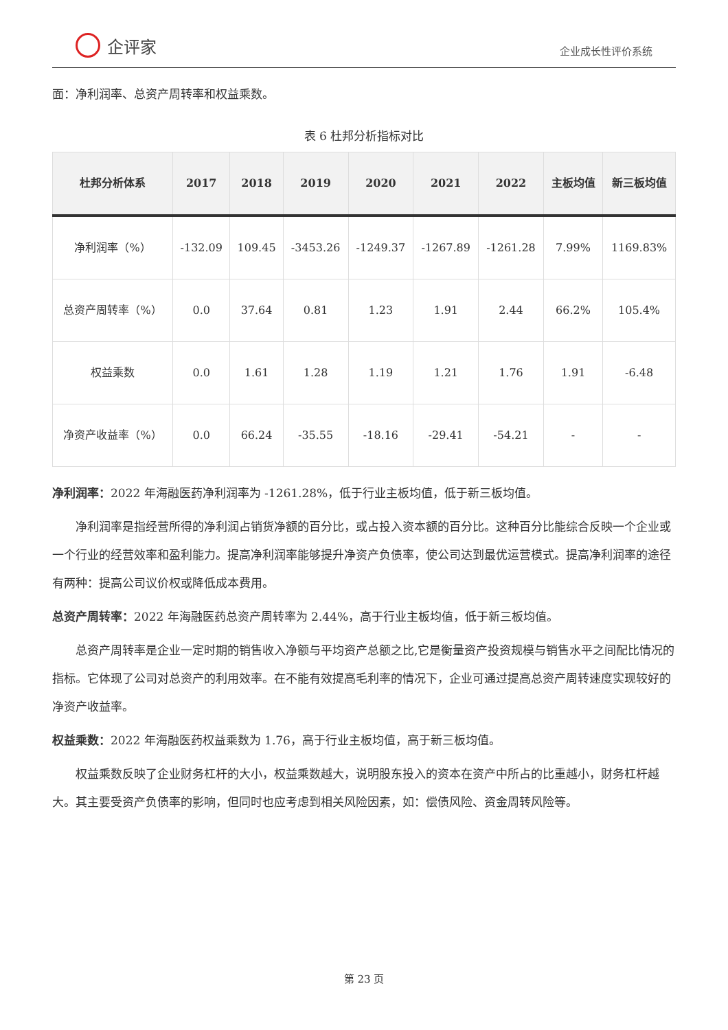企评家
企业成长性评价系统
面：净利润率、总资产周转率和权益乘数。
表 6 杜邦分析指标对比
| 杜邦分析体系 | 2017 | 2018 | 2019 | 2020 | 2021 | 2022 | 主板均值 | 新三板均值 |
| --- | --- | --- | --- | --- | --- | --- | --- | --- |
| 净利润率（%） | -132.09 | 109.45 | -3453.26 | -1249.37 | -1267.89 | -1261.28 | 7.99% | 1169.83% |
| 总资产周转率（%） | 0.0 | 37.64 | 0.81 | 1.23 | 1.91 | 2.44 | 66.2% | 105.4% |
| 权益乘数 | 0.0 | 1.61 | 1.28 | 1.19 | 1.21 | 1.76 | 1.91 | -6.48 |
| 净资产收益率（%） | 0.0 | 66.24 | -35.55 | -18.16 | -29.41 | -54.21 | - | - |
净利润率：2022 年海融医药净利润率为 -1261.28%，低于行业主板均值，低于新三板均值。
净利润率是指经营所得的净利润占销货净额的百分比，或占投入资本额的百分比。这种百分比能综合反映一个企业或一个行业的经营效率和盈利能力。提高净利润率能够提升净资产负债率，使公司达到最优运营模式。提高净利润率的途径有两种：提高公司议价权或降低成本费用。
总资产周转率：2022 年海融医药总资产周转率为 2.44%，高于行业主板均值，低于新三板均值。
总资产周转率是企业一定时期的销售收入净额与平均资产总额之比,它是衡量资产投资规模与销售水平之间配比情况的指标。它体现了公司对总资产的利用效率。在不能有效提高毛利率的情况下，企业可通过提高总资产周转速度实现较好的净资产收益率。
权益乘数：2022 年海融医药权益乘数为 1.76，高于行业主板均值，高于新三板均值。
权益乘数反映了企业财务杠杆的大小，权益乘数越大，说明股东投入的资本在资产中所占的比重越小，财务杠杆越大。其主要受资产负债率的影响，但同时也应考虑到相关风险因素，如：偿债风险、资金周转风险等。
第 23 页